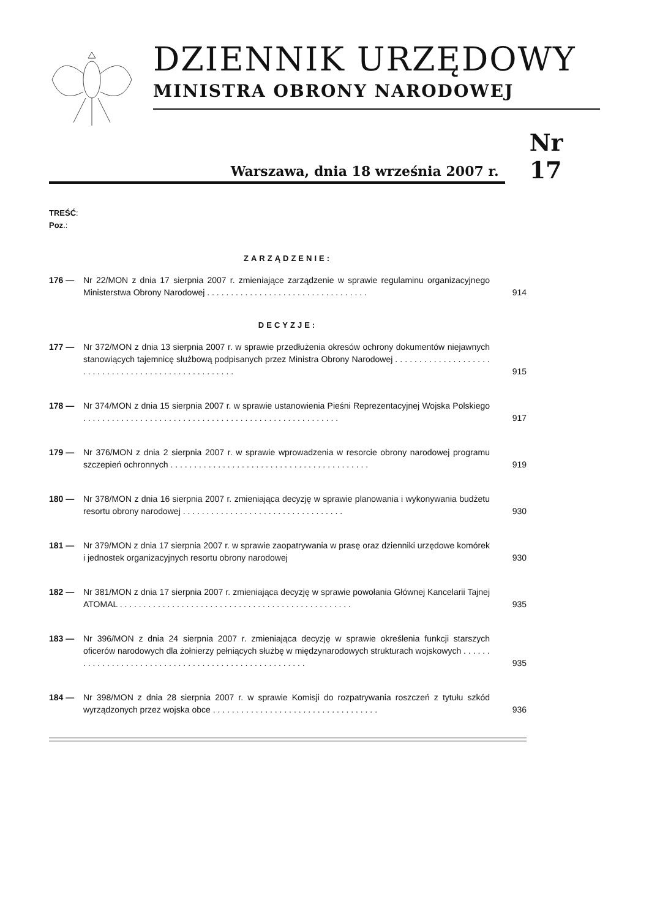DZIENNIK URZĘDOWY
MINISTRA OBRONY NARODOWEJ
Warszawa, dnia 18 września 2007 r.
Nr 17
TREŚĆ:
Poz.:
ZARZĄDZENIE:
176 — Nr 22/MON z dnia 17 sierpnia 2007 r. zmieniające zarządzenie w sprawie regulaminu organizacyjnego Ministerstwa Obrony Narodowej . . . . . . . . . . . . . . . . . . . . . . . . . . . . . . . . . .
914
DECYZJE:
177 — Nr 372/MON z dnia 13 sierpnia 2007 r. w sprawie przedłużenia okresów ochrony dokumentów niejawnych stanowiących tajemnicę służbową podpisanych przez Ministra Obrony Narodowej . . . . . . . . . . . . . . . . . . . . . . . . . . . . . . . . . . . . . . . . . . . . . . . . . . . .
915
178 — Nr 374/MON z dnia 15 sierpnia 2007 r. w sprawie ustanowienia Pieśni Reprezentacyjnej Wojska Polskiego . . . . . . . . . . . . . . . . . . . . . . . . . . . . . . . . . . . . . . . . . . . . . . . . . . . . . .
917
179 — Nr 376/MON z dnia 2 sierpnia 2007 r. w sprawie wprowadzenia w resorcie obrony narodowej programu szczepień ochronnych . . . . . . . . . . . . . . . . . . . . . . . . . . . . . . . . . . . . . . . . . .
919
180 — Nr 378/MON z dnia 16 sierpnia 2007 r. zmieniająca decyzję w sprawie planowania i wykonywania budżetu resortu obrony narodowej . . . . . . . . . . . . . . . . . . . . . . . . . . . . . . . . . .
930
181 — Nr 379/MON z dnia 17 sierpnia 2007 r. w sprawie zaopatrywania w prasę oraz dzienniki urzędowe komórek i jednostek organizacyjnych resortu obrony narodowej
930
182 — Nr 381/MON z dnia 17 sierpnia 2007 r. zmieniająca decyzję w sprawie powołania Głównej Kancelarii Tajnej ATOMAL . . . . . . . . . . . . . . . . . . . . . . . . . . . . . . . . . . . . . . . . . . . . . . . . .
935
183 — Nr 396/MON z dnia 24 sierpnia 2007 r. zmieniająca decyzję w sprawie określenia funkcji starszych oficerów narodowych dla żołnierzy pełniących służbę w międzynarodowych strukturach wojskowych . . . . . . . . . . . . . . . . . . . . . . . . . . . . . . . . . . . . . . . . . . . . . . . . . . . . .
935
184 — Nr 398/MON z dnia 28 sierpnia 2007 r. w sprawie Komisji do rozpatrywania roszczeń z tytułu szkód wyrządzonych przez wojska obce . . . . . . . . . . . . . . . . . . . . . . . . . . . . . . . . . . .
936